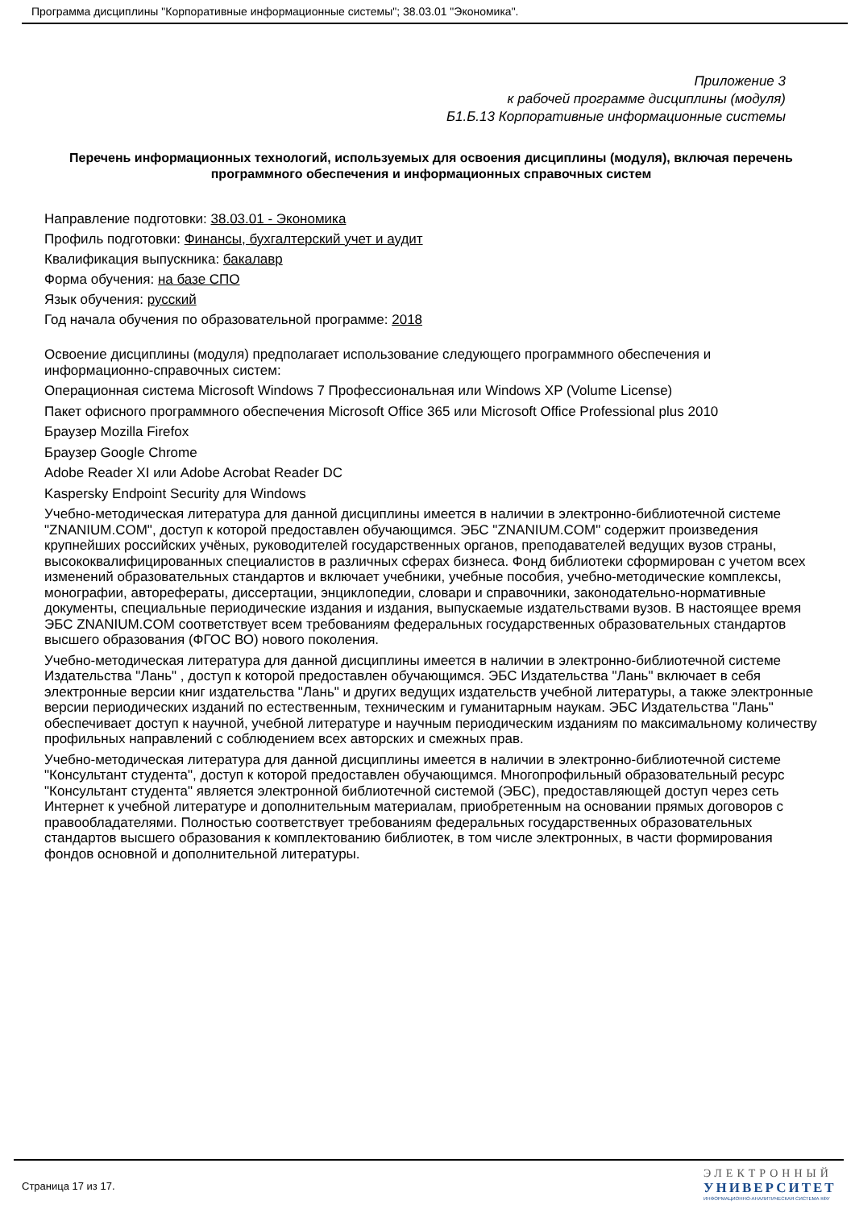Программа дисциплины "Корпоративные информационные системы"; 38.03.01 "Экономика".
Приложение 3
к рабочей программе дисциплины (модуля)
Б1.Б.13 Корпоративные информационные системы
Перечень информационных технологий, используемых для освоения дисциплины (модуля), включая перечень программного обеспечения и информационных справочных систем
Направление подготовки: 38.03.01 - Экономика
Профиль подготовки: Финансы, бухгалтерский учет и аудит
Квалификация выпускника: бакалавр
Форма обучения: на базе СПО
Язык обучения: русский
Год начала обучения по образовательной программе: 2018
Освоение дисциплины (модуля) предполагает использование следующего программного обеспечения и информационно-справочных систем:
Операционная система Microsoft Windows 7 Профессиональная или Windows XP (Volume License)
Пакет офисного программного обеспечения Microsoft Office 365 или Microsoft Office Professional plus 2010
Браузер Mozilla Firefox
Браузер Google Chrome
Adobe Reader XI или Adobe Acrobat Reader DC
Kaspersky Endpoint Security для Windows
Учебно-методическая литература для данной дисциплины имеется в наличии в электронно-библиотечной системе "ZNANIUM.COM", доступ к которой предоставлен обучающимся. ЭБС "ZNANIUM.COM" содержит произведения крупнейших российских учёных, руководителей государственных органов, преподавателей ведущих вузов страны, высококвалифицированных специалистов в различных сферах бизнеса. Фонд библиотеки сформирован с учетом всех изменений образовательных стандартов и включает учебники, учебные пособия, учебно-методические комплексы, монографии, авторефераты, диссертации, энциклопедии, словари и справочники, законодательно-нормативные документы, специальные периодические издания и издания, выпускаемые издательствами вузов. В настоящее время ЭБС ZNANIUM.COM соответствует всем требованиям федеральных государственных образовательных стандартов высшего образования (ФГОС ВО) нового поколения.
Учебно-методическая литература для данной дисциплины имеется в наличии в электронно-библиотечной системе Издательства "Лань" , доступ к которой предоставлен обучающимся. ЭБС Издательства "Лань" включает в себя электронные версии книг издательства "Лань" и других ведущих издательств учебной литературы, а также электронные версии периодических изданий по естественным, техническим и гуманитарным наукам. ЭБС Издательства "Лань" обеспечивает доступ к научной, учебной литературе и научным периодическим изданиям по максимальному количеству профильных направлений с соблюдением всех авторских и смежных прав.
Учебно-методическая литература для данной дисциплины имеется в наличии в электронно-библиотечной системе "Консультант студента", доступ к которой предоставлен обучающимся. Многопрофильный образовательный ресурс "Консультант студента" является электронной библиотечной системой (ЭБС), предоставляющей доступ через сеть Интернет к учебной литературе и дополнительным материалам, приобретенным на основании прямых договоров с правообладателями. Полностью соответствует требованиям федеральных государственных образовательных стандартов высшего образования к комплектованию библиотек, в том числе электронных, в части формирования фондов основной и дополнительной литературы.
Страница 17 из 17.
ЭЛЕКТРОННЫЙ
УНИВЕРСИТЕТ
ИНФОРМАЦИОННО-АНАЛИТИЧЕСКАЯ СИСТЕМА КФУ